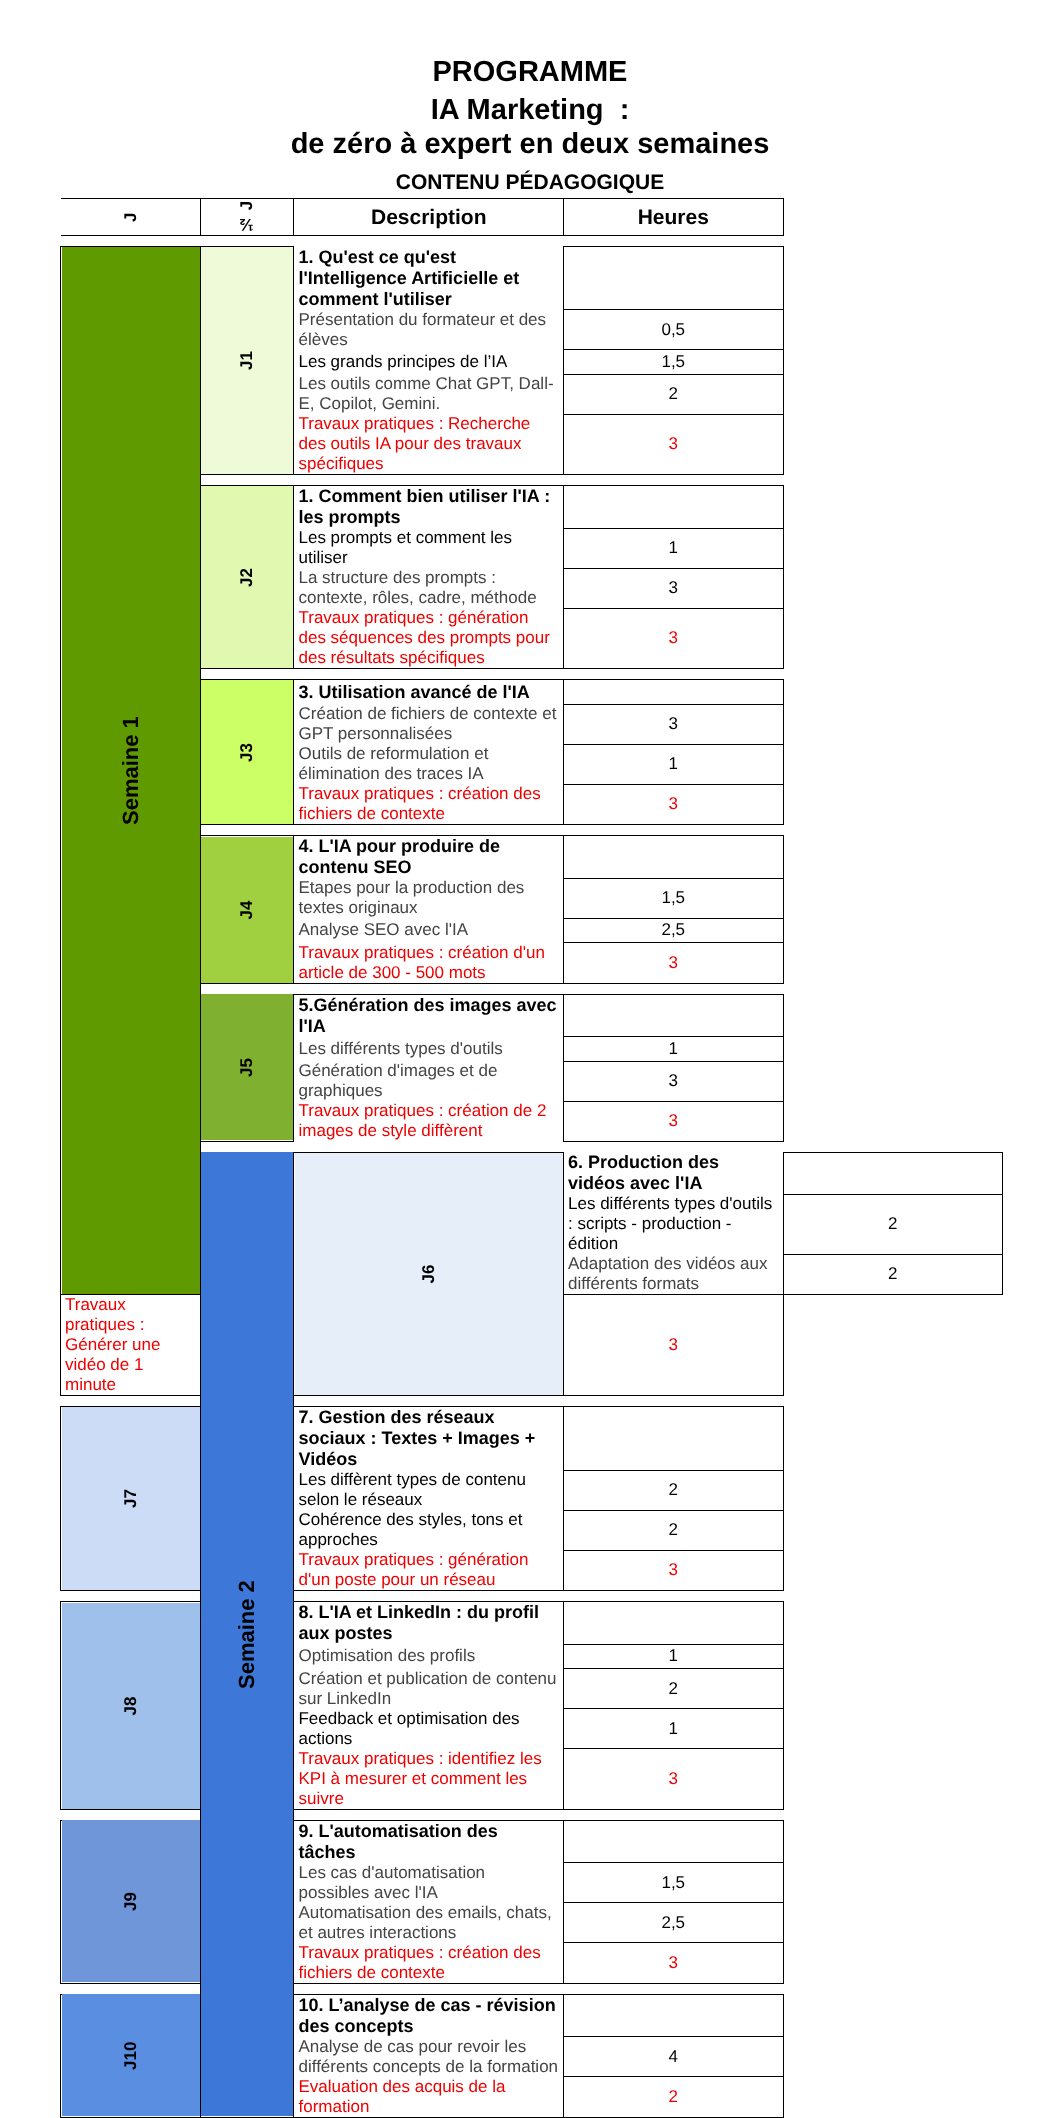PROGRAMME
IA Marketing :
de zéro à expert en deux semaines
CONTENU PÉDAGOGIQUE
| J | ½ J | Description | Heures | |
| --- | --- | --- | --- | --- |
| Semaine 1 | J1 | 1. Qu'est ce qu'est l'Intelligence Artificielle et comment l'utiliser | | |
| | | Présentation du formateur et des élèves | 0,5 | |
| | | Les grands principes de l’IA | 1,5 | |
| | | Les outils comme Chat GPT, Dall-E, Copilot, Gemini. | 2 | |
| | | Travaux pratiques : Recherche des outils IA pour des travaux spécifiques | 3 | |
| | J2 | 1. Comment bien utiliser l'IA : les prompts | | |
| | | Les prompts et comment les utiliser | 1 | |
| | | La structure des prompts : contexte, rôles, cadre, méthode | 3 | |
| | | Travaux pratiques : génération des séquences des prompts pour des résultats spécifiques | 3 | |
| | J3 | 3. Utilisation avancé de l'IA | | |
| | | Création de fichiers de contexte et GPT personnalisées | 3 | |
| | | Outils de reformulation et élimination des traces IA | 1 | |
| | | Travaux pratiques : création des fichiers de contexte | 3 | |
| | J4 | 4. L'IA pour produire de contenu SEO | | |
| | | Etapes pour la production des textes originaux | 1,5 | |
| | | Analyse SEO avec l'IA | 2,5 | |
| | | Travaux pratiques : création d'un article de 300 - 500 mots | 3 | |
| | J5 | 5.Génération des images avec l'IA | | |
| | | Les différents types d'outils | 1 | |
| | | Génération d'images et de graphiques | 3 | |
| | | Travaux pratiques : création de 2 images de style diffèrent | 3 | |
| | Semaine 2 | J6 | 6. Production des vidéos avec l'IA | |
| | | | Les différents types d'outils : scripts - production - édition | 2 |
| | | | Adaptation des vidéos aux différents formats | 2 |
| Travaux pratiques : Générer une vidéo de 1 minute | | | 3 | |
| J7 | | 7. Gestion des réseaux sociaux : Textes + Images + Vidéos | | |
| | | Les diffèrent types de contenu selon le réseaux | 2 | |
| | | Cohérence des styles, tons et approches | 2 | |
| | | Travaux pratiques : génération d'un poste pour un réseau | 3 | |
| J8 | | 8. L'IA et LinkedIn : du profil aux postes | | |
| | | Optimisation des profils | 1 | |
| | | Création et publication de contenu sur LinkedIn | 2 | |
| | | Feedback et optimisation des actions | 1 | |
| | | Travaux pratiques : identifiez les KPI à mesurer et comment les suivre | 3 | |
| J9 | | 9. L'automatisation des tâches | | |
| | | Les cas d'automatisation possibles avec l'IA | 1,5 | |
| | | Automatisation des emails, chats, et autres interactions | 2,5 | |
| | | Travaux pratiques : création des fichiers de contexte | 3 | |
| J10 | | 10. L’analyse de cas - révision des concepts | | |
| | | Analyse de cas pour revoir les différents concepts de la formation | 4 | |
| | | Evaluation des acquis de la formation | 2 | |